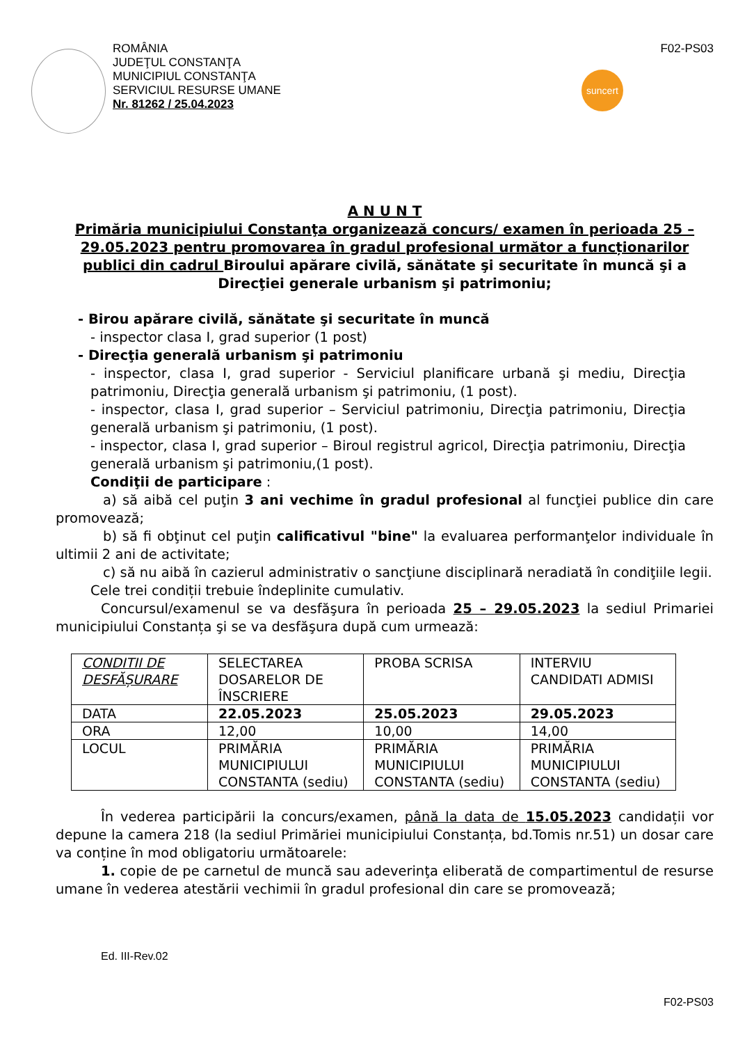ROMÂNIA
JUDEŢUL CONSTANŢA
MUNICIPIUL CONSTANŢA
SERVICIUL RESURSE UMANE
Nr. 81262 / 25.04.2023
F02-PS03
suncert
A N U N T
Primăria municipiului Constanţa organizează concurs/ examen în perioada 25 – 29.05.2023 pentru promovarea în gradul profesional următor a funcționarilor publici din cadrul Biroului apărare civilă, sănătate şi securitate în muncă şi a Direcţiei generale urbanism şi patrimoniu;
- Birou apărare civilă, sănătate şi securitate în muncă
- inspector clasa I, grad superior (1 post)
- Direcţia generală urbanism şi patrimoniu
- inspector, clasa I, grad superior - Serviciul planificare urbană şi mediu, Direcţia patrimoniu, Direcţia generală urbanism şi patrimoniu, (1 post).
- inspector, clasa I, grad superior – Serviciul patrimoniu, Direcţia patrimoniu, Direcţia generală urbanism şi patrimoniu, (1 post).
- inspector, clasa I, grad superior – Biroul registrul agricol, Direcţia patrimoniu, Direcţia generală urbanism şi patrimoniu,(1 post).
Condiţii de participare :
a) să aibă cel puţin 3 ani vechime în gradul profesional al funcţiei publice din care promovează;
b) să fi obţinut cel puţin calificativul "bine" la evaluarea performanţelor individuale în ultimii 2 ani de activitate;
c) să nu aibă în cazierul administrativ o sancţiune disciplinară neradiată în condiţiile legii.
Cele trei condiții trebuie îndeplinite cumulativ.
Concursul/examenul se va desfăşura în perioada 25 – 29.05.2023 la sediul Primariei municipiului Constanța şi se va desfăşura după cum urmează:
| CONDITII DE DESFĂȘURARE | SELECTAREA DOSARELOR DE ÎNSCRIERE | PROBA SCRISA | INTERVIU CANDIDATI ADMISI |
| DATA | 22.05.2023 | 25.05.2023 | 29.05.2023 |
| ORA | 12,00 | 10,00 | 14,00 |
| LOCUL | PRIMĂRIA MUNICIPIULUI CONSTANTA (sediu) | PRIMĂRIA MUNICIPIULUI CONSTANTA (sediu) | PRIMĂRIA MUNICIPIULUI CONSTANTA (sediu) |
În vederea participării la concurs/examen, până la data de 15.05.2023 candidații vor depune la camera 218 (la sediul Primăriei municipiului Constanța, bd.Tomis nr.51) un dosar care va conține în mod obligatoriu următoarele:
1. copie de pe carnetul de muncă sau adeverinţa eliberată de compartimentul de resurse umane în vederea atestării vechimii în gradul profesional din care se promovează;
Ed. III-Rev.02
F02-PS03